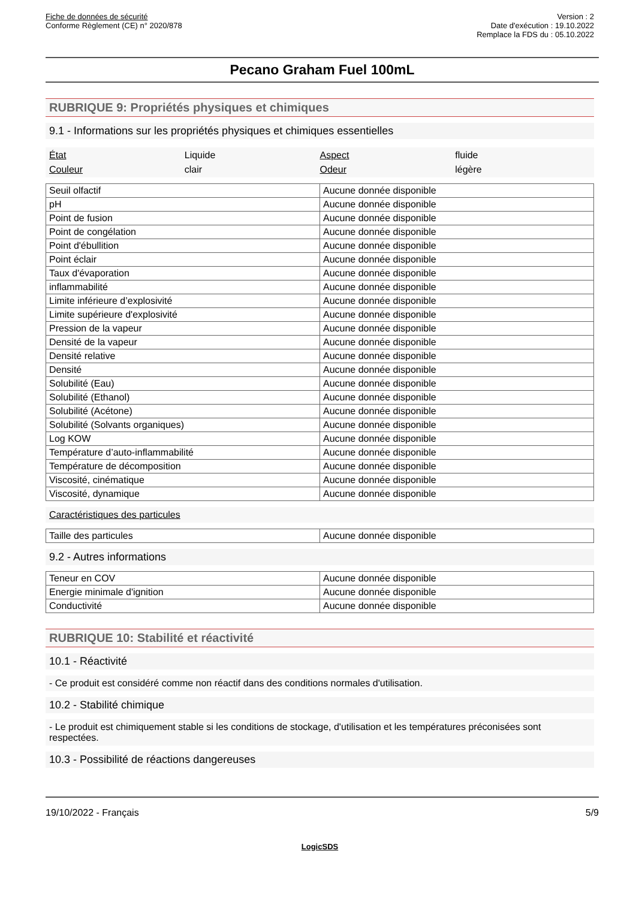Fiche de données de sécurité
Conforme Règlement (CE) n° 2020/878
Version : 2
Date d'exécution : 19.10.2022
Remplace la FDS du : 05.10.2022
Pecano Graham Fuel 100mL
RUBRIQUE 9: Propriétés physiques et chimiques
9.1 - Informations sur les propriétés physiques et chimiques essentielles
État Liquide Aspect fluide Couleur clair Odeur légère
| Seuil olfactif | Aucune donnée disponible |
| pH | Aucune donnée disponible |
| Point de fusion | Aucune donnée disponible |
| Point de congélation | Aucune donnée disponible |
| Point d'ébullition | Aucune donnée disponible |
| Point éclair | Aucune donnée disponible |
| Taux d'évaporation | Aucune donnée disponible |
| inflammabilité | Aucune donnée disponible |
| Limite inférieure d’explosivité | Aucune donnée disponible |
| Limite supérieure d'explosivité | Aucune donnée disponible |
| Pression de la vapeur | Aucune donnée disponible |
| Densité de la vapeur | Aucune donnée disponible |
| Densité relative | Aucune donnée disponible |
| Densité | Aucune donnée disponible |
| Solubilité (Eau) | Aucune donnée disponible |
| Solubilité (Ethanol) | Aucune donnée disponible |
| Solubilité (Acétone) | Aucune donnée disponible |
| Solubilité (Solvants organiques) | Aucune donnée disponible |
| Log KOW | Aucune donnée disponible |
| Température d’auto-inflammabilité | Aucune donnée disponible |
| Température de décomposition | Aucune donnée disponible |
| Viscosité, cinématique | Aucune donnée disponible |
| Viscosité, dynamique | Aucune donnée disponible |
Caractéristiques des particules
| Taille des particules | Aucune donnée disponible |
9.2 - Autres informations
| Teneur en COV | Aucune donnée disponible |
| Energie minimale d'ignition | Aucune donnée disponible |
| Conductivité | Aucune donnée disponible |
RUBRIQUE 10: Stabilité et réactivité
10.1 - Réactivité
- Ce produit est considéré comme non réactif dans des conditions normales d'utilisation.
10.2 - Stabilité chimique
- Le produit est chimiquement stable si les conditions de stockage, d'utilisation et les températures préconisées sont respectées.
10.3 - Possibilité de réactions dangereuses
19/10/2022 - Français 5/9
LogicSDS